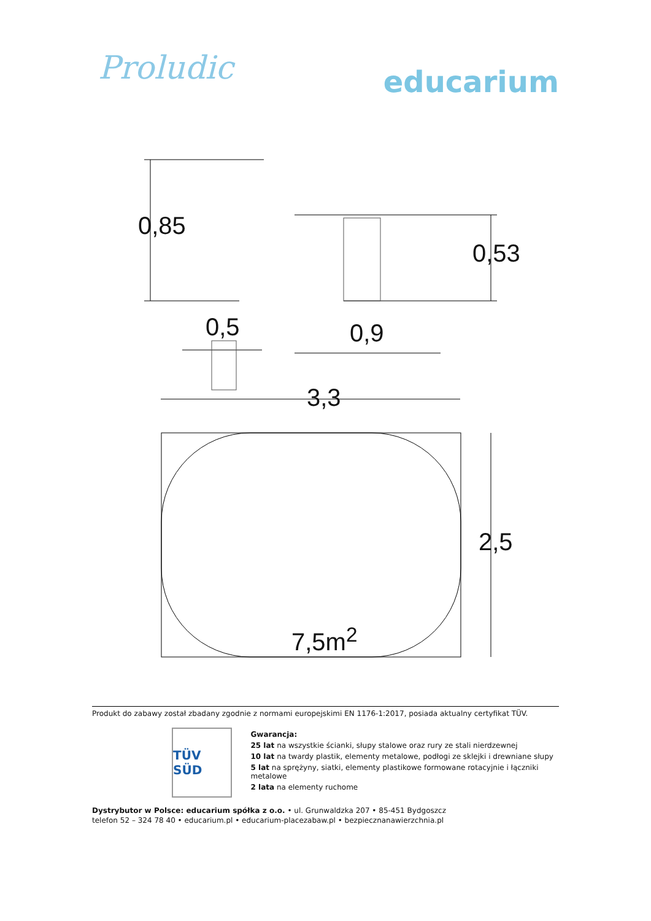Proludic
educarium
0,85
0,5
0,53
0,9
3,3
2,5
7,5m<sup>2</sup>
Produkt do zabawy został zbadany zgodnie z normami europejskimi EN 1176-1:2017, posiada aktualny certyfikat TÜV.
TÜV SÜD
Gwarancja:
25 lat na wszystkie ścianki, słupy stalowe oraz rury ze stali nierdzewnej
10 lat na twardy plastik, elementy metalowe, podłogi ze sklejki i drewniane słupy
5 lat na sprężyny, siatki, elementy plastikowe formowane rotacyjnie i łączniki metalowe
2 lata na elementy ruchome
Dystrybutor w Polsce: educarium spółka z o.o. • ul. Grunwaldzka 207 • 85-451 Bydgoszcz
telefon 52 – 324 78 40 • educarium.pl • educarium-placezabaw.pl • bezpiecznanawierzchnia.pl